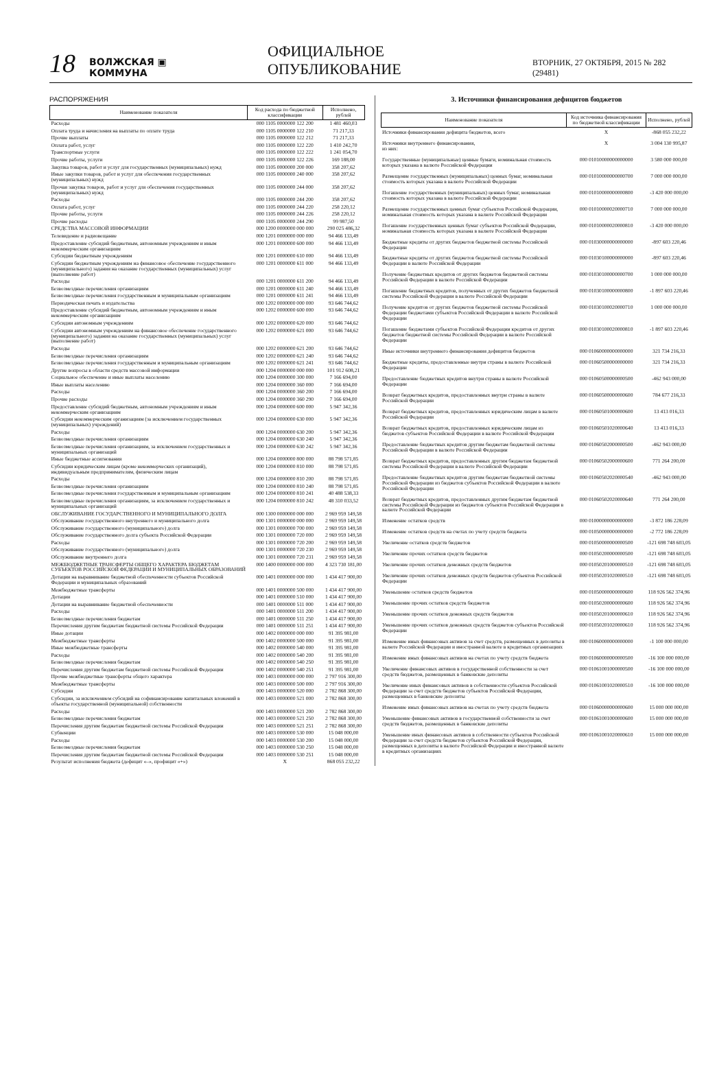18 ВОЛЖСКАЯ ▣ КОММУНА ОФИЦИАЛЬНОЕ ОПУБЛИКОВАНИЕ ВТОРНИК, 27 ОКТЯБРЯ, 2015 № 282 (29481)
РАСПОРЯЖЕНИЯ
| Наименование показателя | Код расхода по бюджетной классификации | Исполнено, рублей |
| --- | --- | --- |
| Расходы | 000 1105 0000000 122 200 | 1 481 460,03 |
| Оплата труда и начисления на выплаты по оплате труда | 000 1105 0000000 122 210 | 71 217,33 |
| Прочие выплаты | 000 1105 0000000 122 212 | 71 217,33 |
| Оплата работ, услуг | 000 1105 0000000 122 220 | 1 410 242,70 |
| Транспортные услуги | 000 1105 0000000 122 222 | 1 241 054,70 |
| Прочие работы, услуги | 000 1105 0000000 122 226 | 169 188,00 |
| Закупка товаров, работ и услуг для государственных (муниципальных) нужд | 000 1105 0000000 200 000 | 358 207,62 |
| Иные закупки товаров, работ и услуг для обеспечения государственных (муниципальных) нужд | 000 1105 0000000 240 000 | 358 207,62 |
| Прочая закупка товаров, работ и услуг для обеспечения государственных (муниципальных) нужд | 000 1105 0000000 244 000 | 358 207,62 |
| Расходы | 000 1105 0000000 244 200 | 358 207,62 |
| Оплата работ, услуг | 000 1105 0000000 244 220 | 258 220,12 |
| Прочие работы, услуги | 000 1105 0000000 244 226 | 258 220,12 |
| Прочие расходы | 000 1105 0000000 244 290 | 99 987,50 |
| СРЕДСТВА МАССОВОЙ ИНФОРМАЦИИ | 000 1200 0000000 000 000 | 290 025 486,32 |
| Телевидение и радиовещание | 000 1201 0000000 000 000 | 94 466 133,49 |
| Предоставление субсидий бюджетным, автономным учреждениям и иным некоммерческим организациям | 000 1201 0000000 600 000 | 94 466 133,49 |
| Субсидии бюджетным учреждениям | 000 1201 0000000 610 000 | 94 466 133,49 |
| Субсидии бюджетным учреждениям на финансовое обеспечение государственного (муниципального) задания на оказание государственных (муниципальных) услуг (выполнение работ) | 000 1201 0000000 611 000 | 94 466 133,49 |
| Расходы | 000 1201 0000000 611 200 | 94 466 133,49 |
| Безвозмездные перечисления организациям | 000 1201 0000000 611 240 | 94 466 133,49 |
| Безвозмездные перечисления государственным и муниципальным организациям | 000 1201 0000000 611 241 | 94 466 133,49 |
| Периодическая печать и издательства | 000 1202 0000000 000 000 | 93 646 744,62 |
| Предоставление субсидий бюджетным, автономным учреждениям и иным некоммерческим организациям | 000 1202 0000000 600 000 | 93 646 744,62 |
| Субсидии автономным учреждениям | 000 1202 0000000 620 000 | 93 646 744,62 |
| Субсидии автономным учреждениям на финансовое обеспечение государственного (муниципального) задания на оказание государственных (муниципальных) услуг (выполнение работ) | 000 1202 0000000 621 000 | 93 646 744,62 |
| Расходы | 000 1202 0000000 621 200 | 93 646 744,62 |
| Безвозмездные перечисления организациям | 000 1202 0000000 621 240 | 93 646 744,62 |
| Безвозмездные перечисления государственным и муниципальным организациям | 000 1202 0000000 621 241 | 93 646 744,62 |
| Другие вопросы в области средств массовой информации | 000 1204 0000000 000 000 | 101 912 608,21 |
| Социальное обеспечение и иные выплаты населению | 000 1204 0000000 300 000 | 7 166 694,00 |
| Иные выплаты населению | 000 1204 0000000 360 000 | 7 166 694,00 |
| Расходы | 000 1204 0000000 360 200 | 7 166 694,00 |
| Прочие расходы | 000 1204 0000000 360 290 | 7 166 694,00 |
| Предоставление субсидий бюджетным, автономным учреждениям и иным некоммерческим организациям | 000 1204 0000000 600 000 | 5 947 342,36 |
| Субсидии некоммерческим организациям (за исключением государственных (муниципальных) учреждений) | 000 1204 0000000 630 000 | 5 947 342,36 |
| Расходы | 000 1204 0000000 630 200 | 5 947 342,36 |
| Безвозмездные перечисления организациям | 000 1204 0000000 630 240 | 5 947 342,36 |
| Безвозмездные перечисления организациям, за исключением государственных и муниципальных организаций | 000 1204 0000000 630 242 | 5 947 342,36 |
| Иные бюджетные ассигнования | 000 1204 0000000 800 000 | 88 798 571,85 |
| Субсидии юридическим лицам (кроме некоммерческих организаций), индивидуальным предпринимателям, физическим лицам | 000 1204 0000000 810 000 | 88 798 571,85 |
| Расходы | 000 1204 0000000 810 200 | 88 798 571,85 |
| Безвозмездные перечисления организациям | 000 1204 0000000 810 240 | 88 798 571,85 |
| Безвозмездные перечисления государственным и муниципальным организациям | 000 1204 0000000 810 241 | 40 488 538,33 |
| Безвозмездные перечисления организациям, за исключением государственных и муниципальных организаций | 000 1204 0000000 810 242 | 48 310 033,52 |
| ОБСЛУЖИВАНИЕ ГОСУДАРСТВЕННОГО И МУНИЦИПАЛЬНОГО ДОЛГА | 000 1300 0000000 000 000 | 2 969 959 149,58 |
| Обслуживание государственного внутреннего и муниципального долга | 000 1301 0000000 000 000 | 2 969 959 149,58 |
| Обслуживание государственного (муниципального) долга | 000 1301 0000000 700 000 | 2 969 959 149,58 |
| Обслуживание государственного долга субъекта Российской Федерации | 000 1301 0000000 720 000 | 2 969 959 149,58 |
| Расходы | 000 1301 0000000 720 200 | 2 969 959 149,58 |
| Обслуживание государственного (муниципального) долга | 000 1301 0000000 720 230 | 2 969 959 149,58 |
| Обслуживание внутреннего долга | 000 1301 0000000 720 231 | 2 969 959 149,58 |
| МЕЖБЮДЖЕТНЫЕ ТРАНСФЕРТЫ ОБЩЕГО ХАРАКТЕРА БЮДЖЕТАМ СУБЪЕКТОВ РОССИЙСКОЙ ФЕДЕРАЦИИ И МУНИЦИПАЛЬНЫХ ОБРАЗОВАНИЙ | 000 1400 0000000 000 000 | 4 323 730 181,00 |
| Дотации на выравнивание бюджетной обеспеченности субъектов Российской Федерации и муниципальных образований | 000 1401 0000000 000 000 | 1 434 417 900,00 |
| Межбюджетные трансферты | 000 1401 0000000 500 000 | 1 434 417 900,00 |
| Дотации | 000 1401 0000000 510 000 | 1 434 417 900,00 |
| Дотации на выравнивание бюджетной обеспеченности | 000 1401 0000000 511 000 | 1 434 417 900,00 |
| Расходы | 000 1401 0000000 511 200 | 1 434 417 900,00 |
| Безвозмездные перечисления бюджетам | 000 1401 0000000 511 250 | 1 434 417 900,00 |
| Перечисления другим бюджетам бюджетной системы Российской Федерации | 000 1401 0000000 511 251 | 1 434 417 900,00 |
| Иные дотации | 000 1402 0000000 000 000 | 91 395 981,00 |
| Межбюджетные трансферты | 000 1402 0000000 500 000 | 91 395 981,00 |
| Иные межбюджетные трансферты | 000 1402 0000000 540 000 | 91 395 981,00 |
| Расходы | 000 1402 0000000 540 200 | 91 395 981,00 |
| Безвозмездные перечисления бюджетам | 000 1402 0000000 540 250 | 91 395 981,00 |
| Перечисления другим бюджетам бюджетной системы Российской Федерации | 000 1402 0000000 540 251 | 91 395 981,00 |
| Прочие межбюджетные трансферты общего характера | 000 1403 0000000 000 000 | 2 797 916 300,00 |
| Межбюджетные трансферты | 000 1403 0000000 500 000 | 2 797 916 300,00 |
| Субсидии | 000 1403 0000000 520 000 | 2 782 868 300,00 |
| Субсидии, за исключением субсидий на софинансирование капитальных вложений в объекты государственной (муниципальной) собственности | 000 1403 0000000 521 000 | 2 782 868 300,00 |
| Расходы | 000 1403 0000000 521 200 | 2 782 868 300,00 |
| Безвозмездные перечисления бюджетам | 000 1403 0000000 521 250 | 2 782 868 300,00 |
| Перечисления другим бюджетам бюджетной системы Российской Федерации | 000 1403 0000000 521 251 | 2 782 868 300,00 |
| Субвенции | 000 1403 0000000 530 000 | 15 048 000,00 |
| Расходы | 000 1403 0000000 530 200 | 15 048 000,00 |
| Безвозмездные перечисления бюджетам | 000 1403 0000000 530 250 | 15 048 000,00 |
| Перечисления другим бюджетам бюджетной системы Российской Федерации | 000 1403 0000000 530 251 | 15 048 000,00 |
| Результат исполнения бюджета (дефицит «–», профицит «+») | X | 868 055 232,22 |
3. Источники финансирования дефицитов бюджетов
| Наименование показателя | Код источника финансирования по бюджетной классификации | Исполнено, рублей |
| --- | --- | --- |
| Источники финансирования дефицита бюджетов, всего | X | -868 055 232,22 |
| Источники внутреннего финансирования, из них: | X | 3 004 130 995,87 |
| Государственные (муниципальные) ценные бумаги, номинальная стоимость которых указана в валюте Российской Федерации | 000 01010000000000000 | 3 580 000 000,00 |
| Размещение государственных (муниципальных) ценных бумаг, номинальная стоимость которых указана в валюте Российской Федерации | 000 01010000000000700 | 7 000 000 000,00 |
| Погашение государственных (муниципальных) ценных бумаг, номинальная стоимость которых указана в валюте Российской Федерации | 000 01010000000000800 | -3 420 000 000,00 |
| Размещение государственных ценных бумаг субъектов Российской Федерации, номинальная стоимость которых указана в валюте Российской Федерации | 000 01010000020000710 | 7 000 000 000,00 |
| Погашение государственных ценных бумаг субъектов Российской Федерации, номинальная стоимость которых указана в валюте Российской Федерации | 000 01010000020000810 | -3 420 000 000,00 |
| Бюджетные кредиты от других бюджетов бюджетной системы Российской Федерации | 000 01030000000000000 | -897 603 220,46 |
| Бюджетные кредиты от других бюджетов бюджетной системы Российской Федерации в валюте Российской Федерации | 000 01030100000000000 | -897 603 220,46 |
| Получение бюджетных кредитов от других бюджетов бюджетной системы Российской Федерации в валюте Российской Федерации | 000 01030100000000700 | 1 000 000 000,00 |
| Погашение бюджетных кредитов, полученных от других бюджетов бюджетной системы Российской Федерации в валюте Российской Федерации | 000 01030100000000800 | -1 897 603 220,46 |
| Получение кредитов от других бюджетов бюджетной системы Российской Федерации бюджетами субъектов Российской Федерации в валюте Российской Федерации | 000 01030100020000710 | 1 000 000 000,00 |
| Погашение бюджетами субъектов Российской Федерации кредитов от других бюджетов бюджетной системы Российской Федерации в валюте Российской Федерации | 000 01030100020000810 | -1 897 603 220,46 |
| Иные источники внутреннего финансирования дефицитов бюджетов | 000 01060000000000000 | 321 734 216,33 |
| Бюджетные кредиты, предоставленные внутри страны в валюте Российской Федерации | 000 01060500000000000 | 321 734 216,33 |
| Предоставление бюджетных кредитов внутри страны в валюте Российской Федерации | 000 01060500000000500 | -462 943 000,00 |
| Возврат бюджетных кредитов, предоставленных внутри страны в валюте Российской Федерации | 000 01060500000000600 | 784 677 216,33 |
| Возврат бюджетных кредитов, предоставленных юридическим лицам в валюте Российской Федерации | 000 01060501000000600 | 13 413 016,33 |
| Возврат бюджетных кредитов, предоставленных юридическим лицам из бюджетов субъектов Российской Федерации в валюте Российской Федерации | 000 01060501020000640 | 13 413 016,33 |
| Предоставление бюджетных кредитов другим бюджетам бюджетной системы Российской Федерации в валюте Российской Федерации | 000 01060502000000500 | -462 943 000,00 |
| Возврат бюджетных кредитов, предоставленных другим бюджетам бюджетной системы Российской Федерации в валюте Российской Федерации | 000 01060502000000600 | 771 264 200,00 |
| Предоставление бюджетных кредитов другим бюджетам бюджетной системы Российской Федерации из бюджетов субъектов Российской Федерации в валюте Российской Федерации | 000 01060502020000540 | -462 943 000,00 |
| Возврат бюджетных кредитов, предоставленных другим бюджетам бюджетной системы Российской Федерации из бюджетов субъектов Российской Федерации в валюте Российской Федерации | 000 01060502020000640 | 771 264 200,00 |
| Изменение остатков средств | 000 01000000000000000 | -3 872 186 228,09 |
| Изменение остатков средств на счетах по учету средств бюджета | 000 01050000000000000 | -2 772 186 228,09 |
| Увеличение остатков средств бюджетов | 000 01050000000000500 | -121 698 748 603,05 |
| Увеличение прочих остатков средств бюджетов | 000 01050200000000500 | -121 698 748 603,05 |
| Увеличение прочих остатков денежных средств бюджетов | 000 01050201000000510 | -121 698 748 603,05 |
| Увеличение прочих остатков денежных средств бюджетов субъектов Российской Федерации | 000 01050201020000510 | -121 698 748 603,05 |
| Уменьшение остатков средств бюджетов | 000 01050000000000600 | 118 926 562 374,96 |
| Уменьшение прочих остатков средств бюджетов | 000 01050200000000600 | 118 926 562 374,96 |
| Уменьшение прочих остатков денежных средств бюджетов | 000 01050201000000610 | 118 926 562 374,96 |
| Уменьшение прочих остатков денежных средств бюджетов субъектов Российской Федерации | 000 01050201020000610 | 118 926 562 374,96 |
| Изменение иных финансовых активов за счет средств, размещенных в депозиты в валюте Российской Федерации и иностранной валюте в кредитных организациях | 000 01060000000000000 | -1 100 000 000,00 |
| Изменение иных финансовых активов на счетах по учету средств бюджета | 000 01060000000000500 | -16 100 000 000,00 |
| Увеличение финансовых активов в государственной собственности за счет средств бюджетов, размещенных в банковские депозиты | 000 01061001000000500 | -16 100 000 000,00 |
| Увеличение иных финансовых активов в собственности субъектов Российской Федерации за счет средств бюджетов субъектов Российской Федерации, размещенных в банковские депозиты | 000 01061001020000510 | -16 100 000 000,00 |
| Изменение иных финансовых активов на счетах по учету средств бюджета | 000 01060000000000600 | 15 000 000 000,00 |
| Уменьшение финансовых активов в государственной собственности за счет средств бюджетов, размещенных в банковские депозиты | 000 01061001000000600 | 15 000 000 000,00 |
| Уменьшение иных финансовых активов в собственности субъектов Российской Федерации за счет средств бюджетов субъектов Российской Федерации, размещенных в депозиты в валюте Российской Федерации и иностранной валюте в кредитных организациях | 000 01061001020000610 | 15 000 000 000,00 |